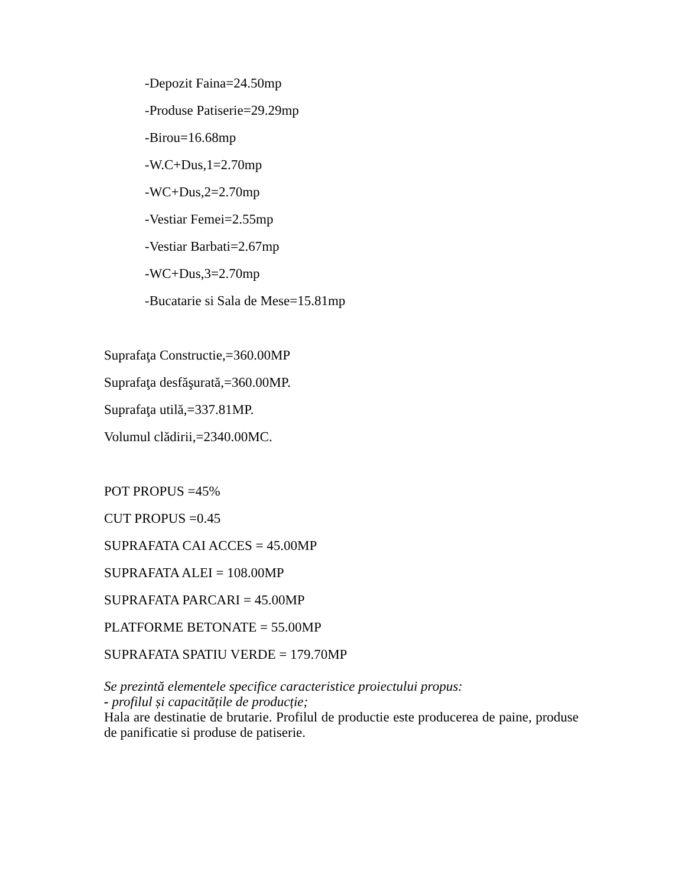-Depozit Faina=24.50mp
-Produse Patiserie=29.29mp
-Birou=16.68mp
-W.C+Dus,1=2.70mp
-WC+Dus,2=2.70mp
-Vestiar Femei=2.55mp
-Vestiar Barbati=2.67mp
-WC+Dus,3=2.70mp
-Bucatarie si Sala de Mese=15.81mp
Suprafaţa Constructie,=360.00MP
Suprafaţa desfăşurată,=360.00MP.
Suprafaţa utilă,=337.81MP.
Volumul clădirii,=2340.00MC.
POT PROPUS =45%
CUT PROPUS =0.45
SUPRAFATA CAI ACCES = 45.00MP
SUPRAFATA ALEI = 108.00MP
SUPRAFATA PARCARI = 45.00MP
PLATFORME BETONATE = 55.00MP
SUPRAFATA SPATIU VERDE = 179.70MP
Se prezintă elementele specifice caracteristice proiectului propus:
- profilul și capacitățile de producție;
Hala are destinatie de brutarie. Profilul de productie este producerea de paine, produse de panificatie si produse de patiserie.